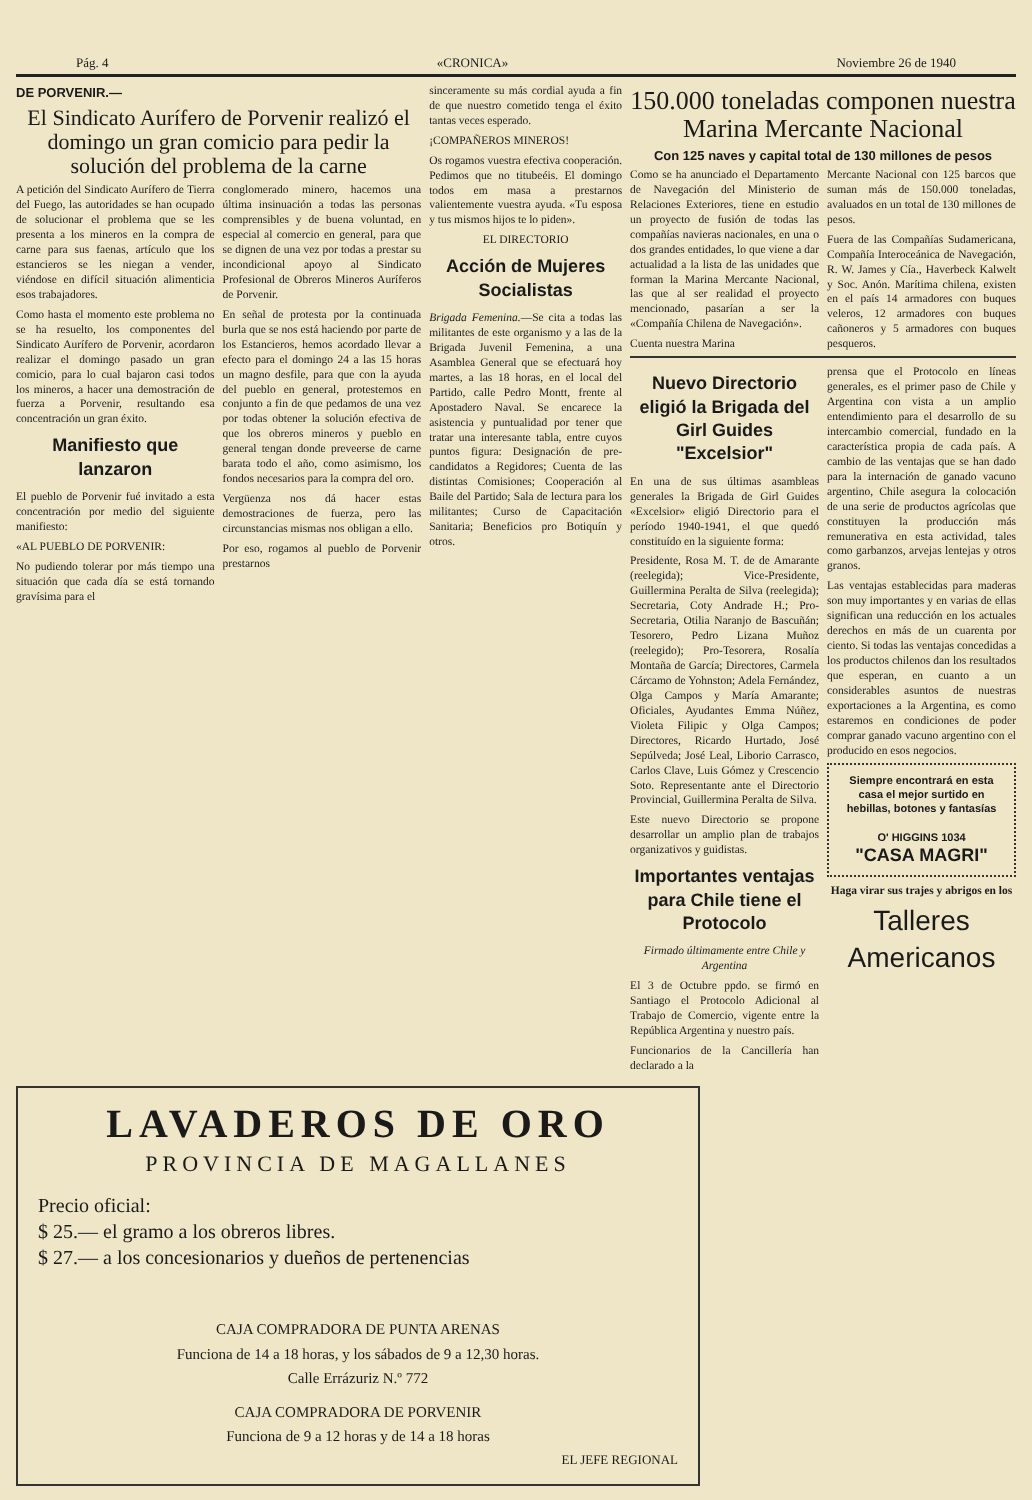Pág. 4 «CRONICA» Noviembre 26 de 1940
DE PORVENIR.—
El Sindicato Aurífero de Porvenir realizó el domingo un gran comicio para pedir la solución del problema de la carne
A petición del Sindicato Aurífero de Tierra del Fuego, las autoridades se han ocupado de solucionar el problema que se les presenta a los mineros en la compra de carne para sus faenas, artículo que los estancieros se les niegan a vender, viéndose en difícil situación alimenticia esos trabajadores.
Como hasta el momento este problema no se ha resuelto, los componentes del Sindicato Aurífero de Porvenir, acordaron realizar el domingo pasado un gran comicio, para lo cual bajaron casi todos los mineros, a hacer una demostración de fuerza a Porvenir, resultando esa concentración un gran éxito.
Manifiesto que lanzaron
El pueblo de Porvenir fué invitado a esta concentración por medio del siguiente manifiesto:
«AL PUEBLO DE PORVENIR:
No pudiendo tolerar por más tiempo una situación que cada día se está tornando gravísima para el
conglomerado minero, hacemos una última insinuación a todas las personas comprensibles y de buena voluntad, en especial al comercio en general, para que se dignen de una vez por todas a prestar su incondicional apoyo al Sindicato Profesional de Obreros Mineros Auríferos de Porvenir.
En señal de protesta por la continuada burla que se nos está haciendo por parte de los Estancieros, hemos acordado llevar a efecto para el domingo 24 a las 15 horas un magno desfile, para que con la ayuda del pueblo en general, protestemos en conjunto a fin de que pedamos de una vez por todas obtener la solución efectiva de que los obreros mineros y pueblo en general tengan donde preveerse de carne barata todo el año, como asimismo, los fondos necesarios para la compra del oro.
Vergüenza nos dá hacer estas demostraciones de fuerza, pero las circunstancias mismas nos obligan a ello.
Por eso, rogamos al pueblo de Porvenir prestarnos
sinceramente su más cordial ayuda a fin de que nuestro cometido tenga el éxito tantas veces esperado.
¡COMPAÑEROS MINEROS!
Os rogamos vuestra efectiva cooperación. Pedimos que no titubeéis. El domingo todos em masa a prestarnos valientemente vuestra ayuda. «Tu esposa y tus mismos hijos te lo piden».
EL DIRECTORIO
Acción de Mujeres Socialistas
Brigada Femenina.—Se cita a todas las militantes de este organismo y a las de la Brigada Juvenil Femenina, a una Asamblea General que se efectuará hoy martes, a las 18 horas, en el local del Partido, calle Pedro Montt, frente al Apostadero Naval. Se encarece la asistencia y puntualidad por tener que tratar una interesante tabla, entre cuyos puntos figura: Designación de pre-candidatos a Regidores; Cuenta de las distintas Comisiones; Cooperación al Baile del Partido; Sala de lectura para los militantes; Curso de Capacitación Sanitaria; Beneficios pro Botiquín y otros.
150.000 toneladas componen nuestra Marina Mercante Nacional
Con 125 naves y capital total de 130 millones de pesos
Como se ha anunciado el Departamento de Navegación del Ministerio de Relaciones Exteriores, tiene en estudio un proyecto de fusión de todas las compañías navieras nacionales, en una o dos grandes entidades, lo que viene a dar actualidad a la lista de las unidades que forman la Marina Mercante Nacional, las que al ser realidad el proyecto mencionado, pasarían a ser la «Compañía Chilena de Navegación».
Cuenta nuestra Marina
Mercante Nacional con 125 barcos que suman más de 150.000 toneladas, avaluados en un total de 130 millones de pesos.
Fuera de las Compañías Sudamericana, Compañía Interoceánica de Navegación, R. W. James y Cía., Haverbeck Kalwelt y Soc. Anón. Marítima chilena, existen en el país 14 armadores con buques veleros, 12 armadores con buques cañoneros y 5 armadores con buques pesqueros.
Nuevo Directorio eligió la Brigada del Girl Guides "Excelsior"
En una de sus últimas asambleas generales la Brigada de Girl Guides «Excelsior» eligió Directorio para el período 1940-1941, el que quedó constituído en la siguiente forma:
Presidente, Rosa M. T. de de Amarante (reelegida); Vice-Presidente, Guillermina Peralta de Silva (reelegida); Secretaria, Coty Andrade H.; Pro-Secretaria, Otilia Naranjo de Bascuñán; Tesorero, Pedro Lizana Muñoz (reelegido); Pro-Tesorera, Rosalía Montaña de García; Directores, Carmela Cárcamo de Yohnston; Adela Fernández, Olga Campos y María Amarante; Oficiales, Ayudantes Emma Núñez, Violeta Filipic y Olga Campos; Directores, Ricardo Hurtado, José Sepúlveda; José Leal, Liborio Carrasco, Carlos Clave, Luis Gómez y Crescencio Soto. Representante ante el Directorio Provincial, Guillermina Peralta de Silva.
Este nuevo Directorio se propone desarrollar un amplio plan de trabajos organizativos y guidistas.
Importantes ventajas para Chile tiene el Protocolo
Firmado últimamente entre Chile y Argentina
El 3 de Octubre ppdo. se firmó en Santiago el Protocolo Adicional al Trabajo de Comercio, vigente entre la República Argentina y nuestro país.
Funcionarios de la Cancillería han declarado a la
prensa que el Protocolo en líneas generales, es el primer paso de Chile y Argentina con vista a un amplio entendimiento para el desarrollo de su intercambio comercial, fundado en la característica propia de cada país. A cambio de las ventajas que se han dado para la internación de ganado vacuno argentino, Chile asegura la colocación de una serie de productos agrícolas que constituyen la producción más remunerativa en esta actividad, tales como garbanzos, arvejas lentejas y otros granos.
Las ventajas establecidas para maderas son muy importantes y en varias de ellas significan una reducción en los actuales derechos en más de un cuarenta por ciento. Si todas las ventajas concedidas a los productos chilenos dan los resultados que esperan, en cuanto a un considerables asuntos de nuestras exportaciones a la Argentina, es como estaremos en condiciones de poder comprar ganado vacuno argentino con el producido en esos negocios.
Siempre encontrará en esta casa el mejor surtido en hebillas, botones y fantasías
O' HIGGINS 1034
"CASA MAGRI"
Haga virar sus trajes y abrigos en los
Talleres Americanos
LAVADEROS DE ORO
PROVINCIA DE MAGALLANES
Precio oficial:
$ 25.— el gramo a los obreros libres.
$ 27.— a los concesionarios y dueños de pertenencias
CAJA COMPRADORA DE PUNTA ARENAS
Funciona de 14 a 18 horas, y los sábados de 9 a 12,30 horas.
Calle Errázuriz N.º 772
CAJA COMPRADORA DE PORVENIR
Funciona de 9 a 12 horas y de 14 a 18 horas
EL JEFE REGIONAL